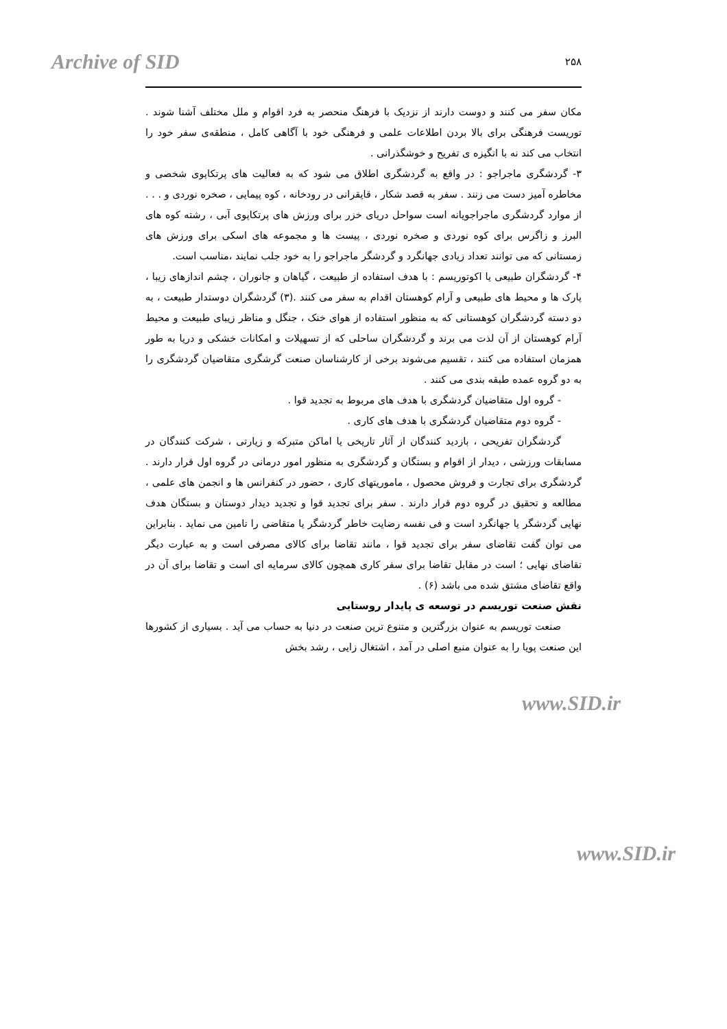Archive of SID ۲۵۸
مکان سفر می کنند و دوست دارند از نزدیک با فرهنگ منحصر به فرد اقوام و ملل مختلف آشنا شوند . توریست فرهنگی برای بالا بردن اطلاعات علمی و فرهنگی خود با آگاهی کامل ، منطقه‌ی سفر خود را انتخاب می کند نه با انگیزه ی تفریح و خوشگذرانی .
۳- گردشگری ماجراجو : در واقع به گردشگری اطلاق می شود که به فعالیت های پرتکاپوی شخصی و مخاطره آمیز دست می زنند . سفر به قصد شکار ، قایقرانی در رودخانه ، کوه پیمایی ، صخره نوردی و . . . از موارد گردشگری ماجراجویانه است سواحل دریای خزر برای ورزش های پرتکاپوی آبی ، رشته کوه های البرز و زاگرس برای کوه نوردی و صخره نوردی ، پیست ها و مجموعه های اسکی برای ورزش های زمستانی که می توانند تعداد زیادی جهانگرد و گردشگر ماجراجو را به خود جلب نمایند ،مناسب است.
۴- گردشگران طبیعی یا اکوتوریسم : با هدف استفاده از طبیعت ، گیاهان و جانوران ، چشم اندازهای زیبا ، پارک ها و محیط های طبیعی و آرام کوهستان اقدام به سفر می کنند .(۳) گردشگران دوستدار طبیعت ، به دو دسته گردشگران کوهستانی که به منظور استفاده از هوای خنک ، جنگل و مناظر زیبای طبیعت و محیط آرام کوهستان از آن لذت می برند و گردشگران ساحلی که از تسهیلات و امکانات خشکی و دریا به طور همزمان استفاده می کنند ، تقسیم می‌شوند برخی از کارشناسان صنعت گرشگری متقاضیان گردشگری را به دو گروه عمده طبقه بندی می کنند .
- گروه اول متقاضیان گردشگری با هدف های مربوط به تجدید قوا .
- گروه دوم متقاضیان گردشگری با هدف های کاری .
گردشگران تفریحی ، بازدید کنندگان از آثار تاریخی یا اماکن متبرکه و زیارتی ، شرکت کنندگان در مسابقات ورزشی ، دیدار از اقوام و بستگان و گردشگری به منظور امور درمانی در گروه اول قرار دارند . گردشگری برای تجارت و فروش محصول ، ماموریتهای کاری ، حضور در کنفرانس ها و انجمن های علمی ، مطالعه و تحقیق در گروه دوم قرار دارند . سفر برای تجدید قوا و تجدید دیدار دوستان و بستگان هدف نهایی گردشگر یا جهانگرد است و فی نفسه رضایت خاطر گردشگر یا متقاضی را تامین می نماید . بنابراین می توان گفت تقاضای سفر برای تجدید قوا ، مانند تقاضا برای کالای مصرفی است و به عبارت دیگر تقاضای نهایی ؛ است در مقابل تقاضا برای سفر کاری همچون کالای سرمایه ای است و تقاضا برای آن در واقع تقاضای مشتق شده می باشد (۶) .
نقش صنعت توریسم در توسعه ی پایدار روستایی
صنعت توریسم به عنوان بزرگترین و متنوع ترین صنعت در دنیا به حساب می آید . بسیاری از کشورها این صنعت پویا را به عنوان منبع اصلی در آمد ، اشتغال زایی ، رشد بخش
www.SID.ir
www.SID.ir